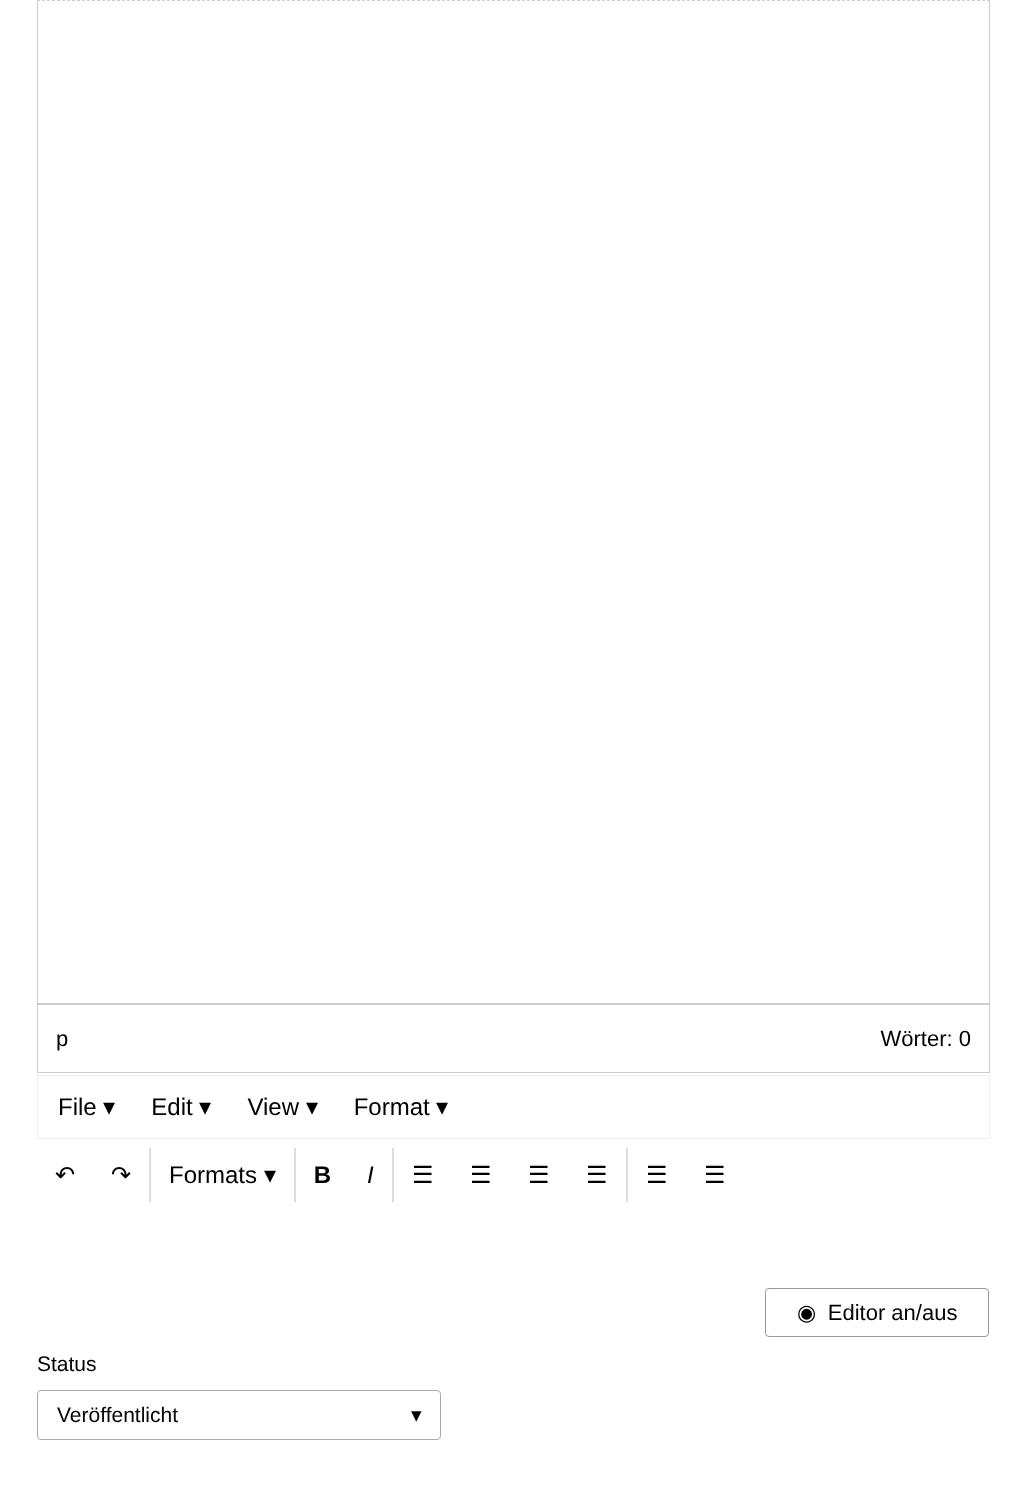p Wörter: 0
File ▾ Edit ▾ View ▾ Format ▾
↶ ↷ Formats ▾ B I ☰ ☰ ☰ ☰ ☰ ☰
◉ Editor an/aus
Status
Veröffentlicht ▾